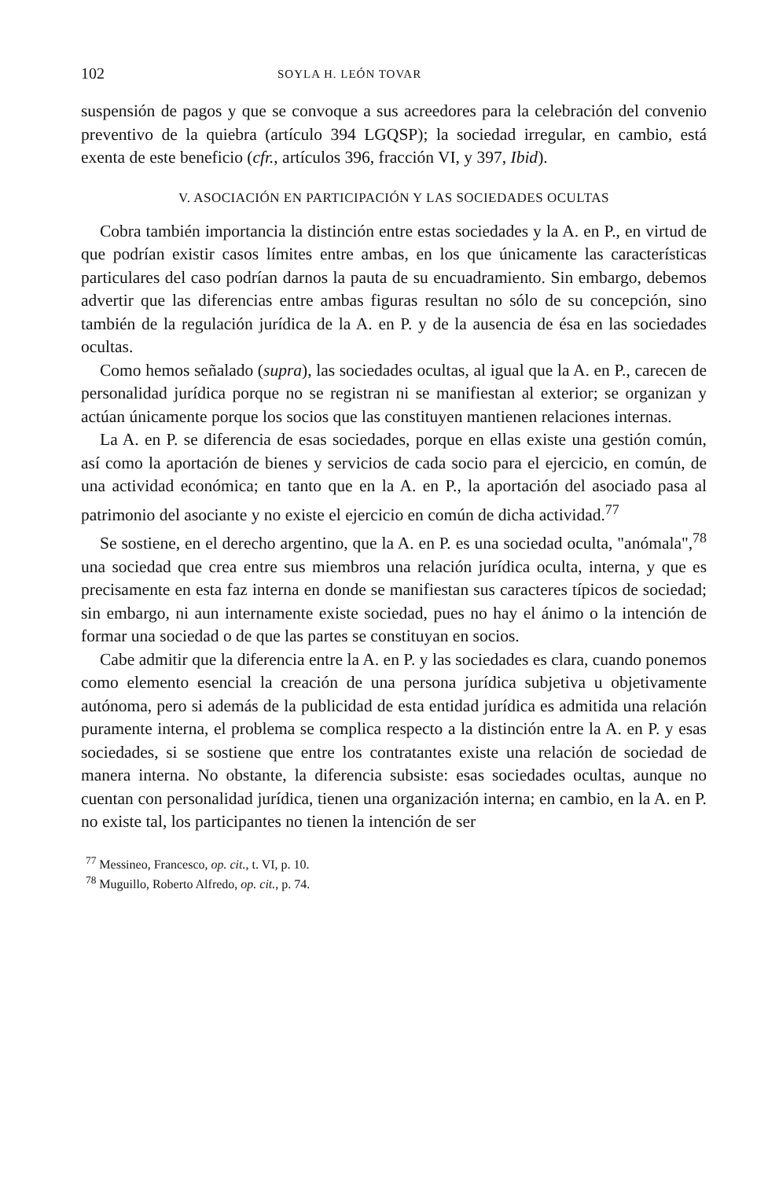102 SOYLA H. LEÓN TOVAR
suspensión de pagos y que se convoque a sus acreedores para la celebración del convenio preventivo de la quiebra (artículo 394 LGQSP); la sociedad irregular, en cambio, está exenta de este beneficio (cfr., artículos 396, fracción VI, y 397, Ibid).
V. ASOCIACIÓN EN PARTICIPACIÓN Y LAS SOCIEDADES OCULTAS
Cobra también importancia la distinción entre estas sociedades y la A. en P., en virtud de que podrían existir casos límites entre ambas, en los que únicamente las características particulares del caso podrían darnos la pauta de su encuadramiento. Sin embargo, debemos advertir que las diferencias entre ambas figuras resultan no sólo de su concepción, sino también de la regulación jurídica de la A. en P. y de la ausencia de ésa en las sociedades ocultas.
Como hemos señalado (supra), las sociedades ocultas, al igual que la A. en P., carecen de personalidad jurídica porque no se registran ni se manifiestan al exterior; se organizan y actúan únicamente porque los socios que las constituyen mantienen relaciones internas.
La A. en P. se diferencia de esas sociedades, porque en ellas existe una gestión común, así como la aportación de bienes y servicios de cada socio para el ejercicio, en común, de una actividad económica; en tanto que en la A. en P., la aportación del asociado pasa al patrimonio del asociante y no existe el ejercicio en común de dicha actividad.<sup>77</sup>
Se sostiene, en el derecho argentino, que la A. en P. es una sociedad oculta, "anómala",<sup>78</sup> una sociedad que crea entre sus miembros una relación jurídica oculta, interna, y que es precisamente en esta faz interna en donde se manifiestan sus caracteres típicos de sociedad; sin embargo, ni aun internamente existe sociedad, pues no hay el ánimo o la intención de formar una sociedad o de que las partes se constituyan en socios.
Cabe admitir que la diferencia entre la A. en P. y las sociedades es clara, cuando ponemos como elemento esencial la creación de una persona jurídica subjetiva u objetivamente autónoma, pero si además de la publicidad de esta entidad jurídica es admitida una relación puramente interna, el problema se complica respecto a la distinción entre la A. en P. y esas sociedades, si se sostiene que entre los contratantes existe una relación de sociedad de manera interna. No obstante, la diferencia subsiste: esas sociedades ocultas, aunque no cuentan con personalidad jurídica, tienen una organización interna; en cambio, en la A. en P. no existe tal, los participantes no tienen la intención de ser
<sup>77</sup> Messineo, Francesco, op. cit., t. VI, p. 10.
<sup>78</sup> Muguillo, Roberto Alfredo, op. cit., p. 74.